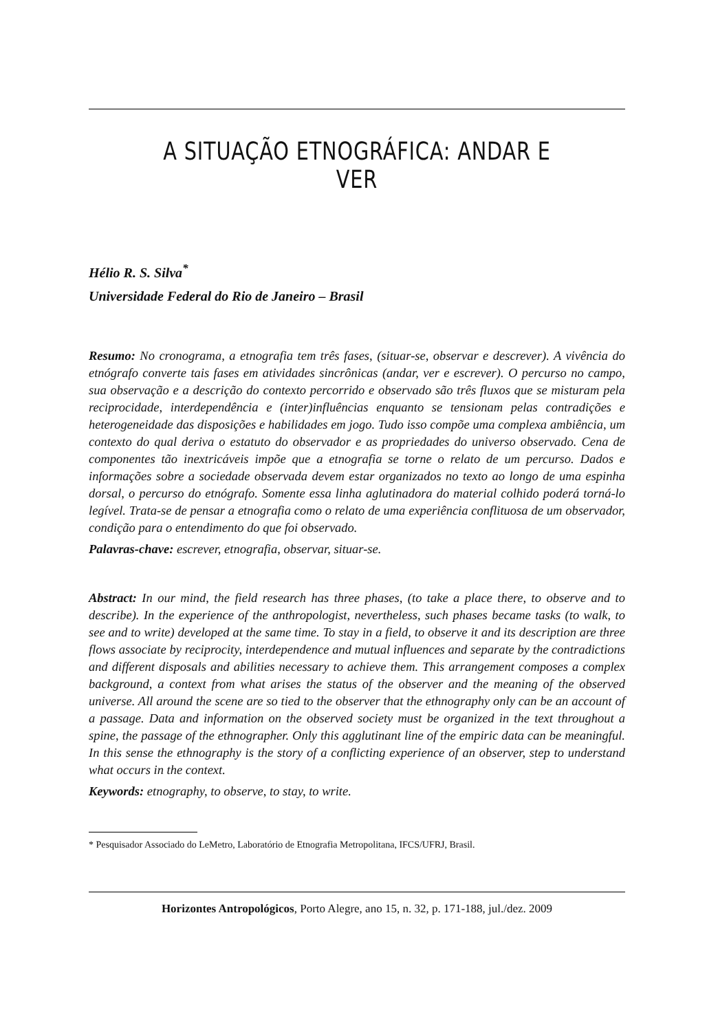A SITUAÇÃO ETNOGRÁFICA: ANDAR E VER
Hélio R. S. Silva<sup>*</sup>
Universidade Federal do Rio de Janeiro – Brasil
Resumo: No cronograma, a etnografia tem três fases, (situar-se, observar e descrever). A vivência do etnógrafo converte tais fases em atividades sincrônicas (andar, ver e escrever). O percurso no campo, sua observação e a descrição do contexto percorrido e observado são três fluxos que se misturam pela reciprocidade, interdependência e (inter)influências enquanto se tensionam pelas contradições e heterogeneidade das disposições e habilidades em jogo. Tudo isso compõe uma complexa ambiência, um contexto do qual deriva o estatuto do observador e as propriedades do universo observado. Cena de componentes tão inextricáveis impõe que a etnografia se torne o relato de um percurso. Dados e informações sobre a sociedade observada devem estar organizados no texto ao longo de uma espinha dorsal, o percurso do etnógrafo. Somente essa linha aglutinadora do material colhido poderá torná-lo legível. Trata-se de pensar a etnografia como o relato de uma experiência conflituosa de um observador, condição para o entendimento do que foi observado.
Palavras-chave: escrever, etnografia, observar, situar-se.
Abstract: In our mind, the field research has three phases, (to take a place there, to observe and to describe). In the experience of the anthropologist, nevertheless, such phases became tasks (to walk, to see and to write) developed at the same time. To stay in a field, to observe it and its description are three flows associate by reciprocity, interdependence and mutual influences and separate by the contradictions and different disposals and abilities necessary to achieve them. This arrangement composes a complex background, a context from what arises the status of the observer and the meaning of the observed universe. All around the scene are so tied to the observer that the ethnography only can be an account of a passage. Data and information on the observed society must be organized in the text throughout a spine, the passage of the ethnographer. Only this agglutinant line of the empiric data can be meaningful. In this sense the ethnography is the story of a conflicting experience of an observer, step to understand what occurs in the context.
Keywords: etnography, to observe, to stay, to write.
* Pesquisador Associado do LeMetro, Laboratório de Etnografia Metropolitana, IFCS/UFRJ, Brasil.
Horizontes Antropológicos, Porto Alegre, ano 15, n. 32, p. 171-188, jul./dez. 2009